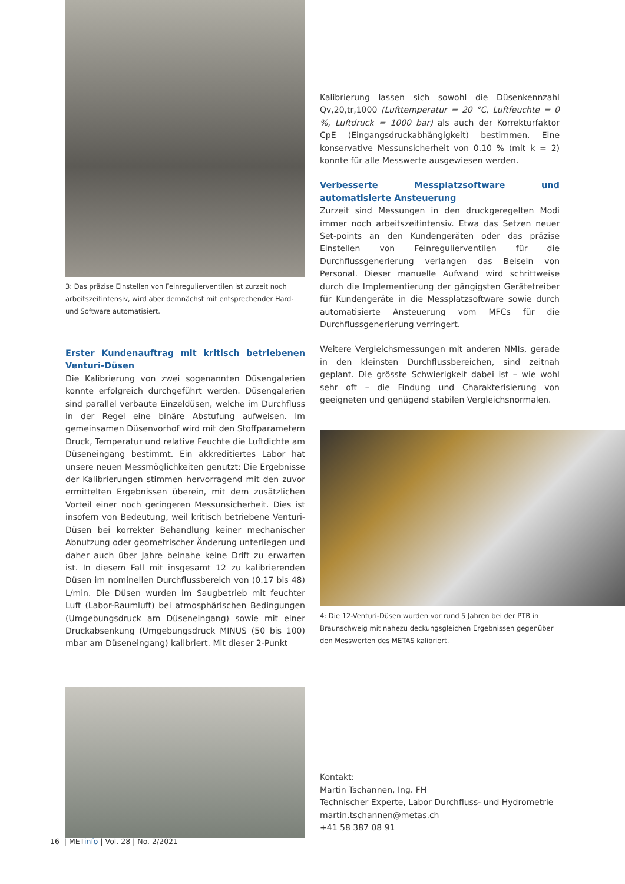3: Das präzise Einstellen von Feinregulierventilen ist zurzeit noch arbeitszeitintensiv, wird aber demnächst mit entsprechender Hard- und Software automatisiert.
Erster Kundenauftrag mit kritisch betriebenen Venturi-Düsen
Die Kalibrierung von zwei sogenannten Düsengalerien konnte erfolgreich durchgeführt werden. Düsengalerien sind parallel verbaute Einzeldüsen, welche im Durchfluss in der Regel eine binäre Abstufung aufweisen. Im gemeinsamen Düsenvorhof wird mit den Stoffparametern Druck, Temperatur und relative Feuchte die Luftdichte am Düseneingang bestimmt. Ein akkreditiertes Labor hat unsere neuen Messmöglichkeiten genutzt: Die Ergebnisse der Kalibrierungen stimmen hervorragend mit den zuvor ermittelten Ergebnissen überein, mit dem zusätzlichen Vorteil einer noch geringeren Messunsicherheit. Dies ist insofern von Bedeutung, weil kritisch betriebene Venturi-Düsen bei korrekter Behandlung keiner mechanischer Abnutzung oder geometrischer Änderung unterliegen und daher auch über Jahre beinahe keine Drift zu erwarten ist. In diesem Fall mit insgesamt 12 zu kalibrierenden Düsen im nominellen Durchflussbereich von (0.17 bis 48) L/min. Die Düsen wurden im Saugbetrieb mit feuchter Luft (Labor-Raumluft) bei atmosphärischen Bedingungen (Umgebungsdruck am Düseneingang) sowie mit einer Druckabsenkung (Umgebungsdruck MINUS (50 bis 100) mbar am Düseneingang) kalibriert. Mit dieser 2-Punkt
Kalibrierung lassen sich sowohl die Düsenkennzahl Qv,20,tr,1000 (Lufttemperatur = 20 °C, Luftfeuchte = 0 %, Luftdruck = 1000 bar) als auch der Korrekturfaktor CpE (Eingangsdruckabhängigkeit) bestimmen. Eine konservative Messunsicherheit von 0.10 % (mit k = 2) konnte für alle Messwerte ausgewiesen werden.
Verbesserte Messplatzsoftware und automatisierte Ansteuerung
Zurzeit sind Messungen in den druckgeregelten Modi immer noch arbeitszeitintensiv. Etwa das Setzen neuer Set-points an den Kundengeräten oder das präzise Einstellen von Feinregulierventilen für die Durchflussgenerierung verlangen das Beisein von Personal. Dieser manuelle Aufwand wird schrittweise durch die Implementierung der gängigsten Gerätetreiber für Kundengeräte in die Messplatzsoftware sowie durch automatisierte Ansteuerung vom MFCs für die Durchflussgenerierung verringert.
Weitere Vergleichsmessungen mit anderen NMIs, gerade in den kleinsten Durchflussbereichen, sind zeitnah geplant. Die grösste Schwierigkeit dabei ist – wie wohl sehr oft – die Findung und Charakterisierung von geeigneten und genügend stabilen Vergleichsnormalen.
4: Die 12-Venturi-Düsen wurden vor rund 5 Jahren bei der PTB in Braunschweig mit nahezu deckungsgleichen Ergebnissen gegenüber den Messwerten des METAS kalibriert.
Kontakt:
Martin Tschannen, Ing. FH
Technischer Experte, Labor Durchfluss- und Hydrometrie
martin.tschannen@metas.ch
+41 58 387 08 91
16 | METinfo | Vol. 28 | No. 2/2021